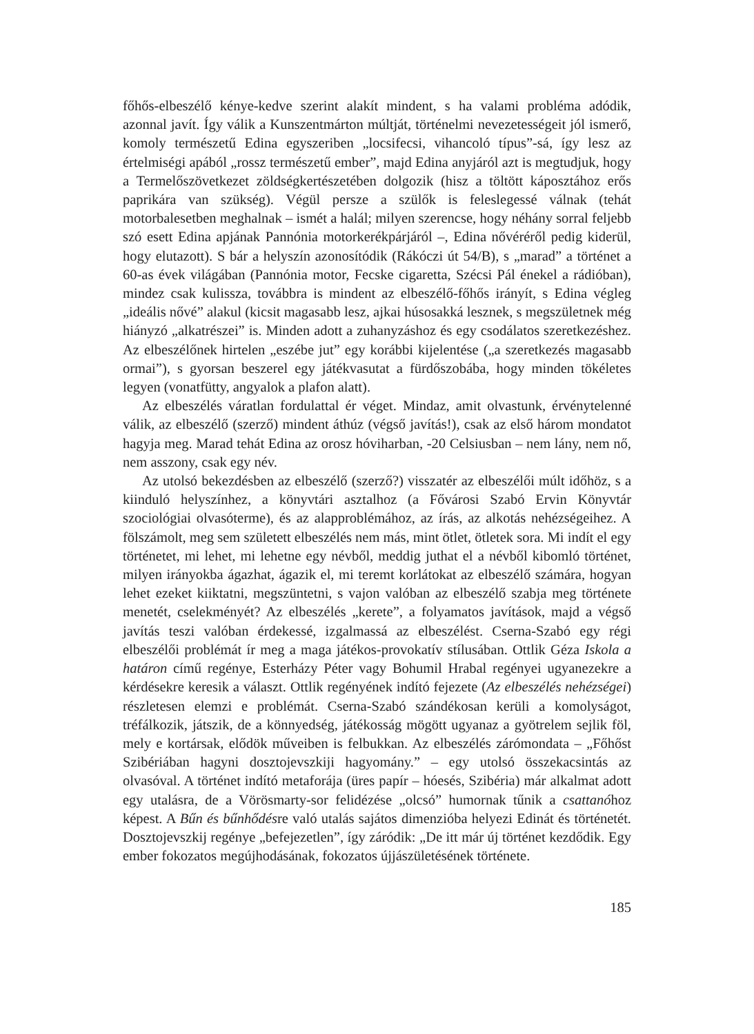főhős-elbeszélő kénye-kedve szerint alakít mindent, s ha valami probléma adódik, azonnal javít. Így válik a Kunszentmárton múltját, történelmi nevezetességeit jól ismerő, komoly természetű Edina egyszeriben „locsifecsi, vihancoló típus”-sá, így lesz az értelmiségi apából „rossz természetű ember”, majd Edina anyjáról azt is megtudjuk, hogy a Termelőszövetkezet zöldségkertészetében dolgozik (hisz a töltött káposztához erős paprikára van szükség). Végül persze a szülők is feleslegessé válnak (tehát motorbalesetben meghalnak – ismét a halál; milyen szerencse, hogy néhány sorral feljebb szó esett Edina apjának Pannónia motorkerékpárjáról –, Edina nővéréről pedig kiderül, hogy elutazott). S bár a helyszín azonosítódik (Rákóczi út 54/B), s „marad” a történet a 60-as évek világában (Pannónia motor, Fecske cigaretta, Szécsi Pál énekel a rádióban), mindez csak kulissza, továbbra is mindent az elbeszélő-főhős irányít, s Edina végleg „ideális nővé” alakul (kicsit magasabb lesz, ajkai húsosakká lesznek, s megszületnek még hiányzó „alkatrészei” is. Minden adott a zuhanyzáshoz és egy csodálatos szeretkezéshez. Az elbeszélőnek hirtelen „eszébe jut” egy korábbi kijelentése („a szeretkezés magasabb ormai”), s gyorsan beszerel egy játékvasutat a fürdőszobába, hogy minden tökéletes legyen (vonatfütty, angyalok a plafon alatt).
Az elbeszélés váratlan fordulattal ér véget. Mindaz, amit olvastunk, érvénytelenné válik, az elbeszélő (szerző) mindent áthúz (végső javítás!), csak az első három mondatot hagyja meg. Marad tehát Edina az orosz hóviharban, -20 Celsiusban – nem lány, nem nő, nem asszony, csak egy név.
Az utolsó bekezdésben az elbeszélő (szerző?) visszatér az elbeszélői múlt időhöz, s a kiinduló helyszínhez, a könyvtári asztalhoz (a Fővárosi Szabó Ervin Könyvtár szociológiai olvasóterme), és az alapproblémához, az írás, az alkotás nehézségeihez. A fölszámolt, meg sem született elbeszélés nem más, mint ötlet, ötletek sora. Mi indít el egy történetet, mi lehet, mi lehetne egy névből, meddig juthat el a névből kibomló történet, milyen irányokba ágazhat, ágazik el, mi teremt korlátokat az elbeszélő számára, hogyan lehet ezeket kiiktatni, megszüntetni, s vajon valóban az elbeszélő szabja meg története menetét, cselekményét? Az elbeszélés „kerete”, a folyamatos javítások, majd a végső javítás teszi valóban érdekessé, izgalmassá az elbeszélést. Cserna-Szabó egy régi elbeszélői problémát ír meg a maga játékos-provokatív stílusában. Ottlik Géza Iskola a határon című regénye, Esterházy Péter vagy Bohumil Hrabal regényei ugyanezekre a kérdésekre keresik a választ. Ottlik regényének indító fejezete (Az elbeszélés nehézségei) részletesen elemzi e problémát. Cserna-Szabó szándékosan kerüli a komolyságot, tréfálkozik, játszik, de a könnyedség, játékosság mögött ugyanaz a gyötrelem sejlik föl, mely e kortársak, elődök műveiben is felbukkan. Az elbeszélés zárómondata – „Főhőst Szibériában hagyni dosztojevszkiji hagyomány.” – egy utolsó összekacsintás az olvasóval. A történet indító metaforája (üres papír – hóesés, Szibéria) már alkalmat adott egy utalásra, de a Vörösmarty-sor felidézése „olcsó” humornak tűnik a csattanóhoz képest. A Bűn és bűnhődésre való utalás sajátos dimenzióba helyezi Edinát és történetét. Dosztojevszkij regénye „befejezetlen”, így záródik: „De itt már új történet kezdődik. Egy ember fokozatos megújhodásának, fokozatos újjászületésének története.
185